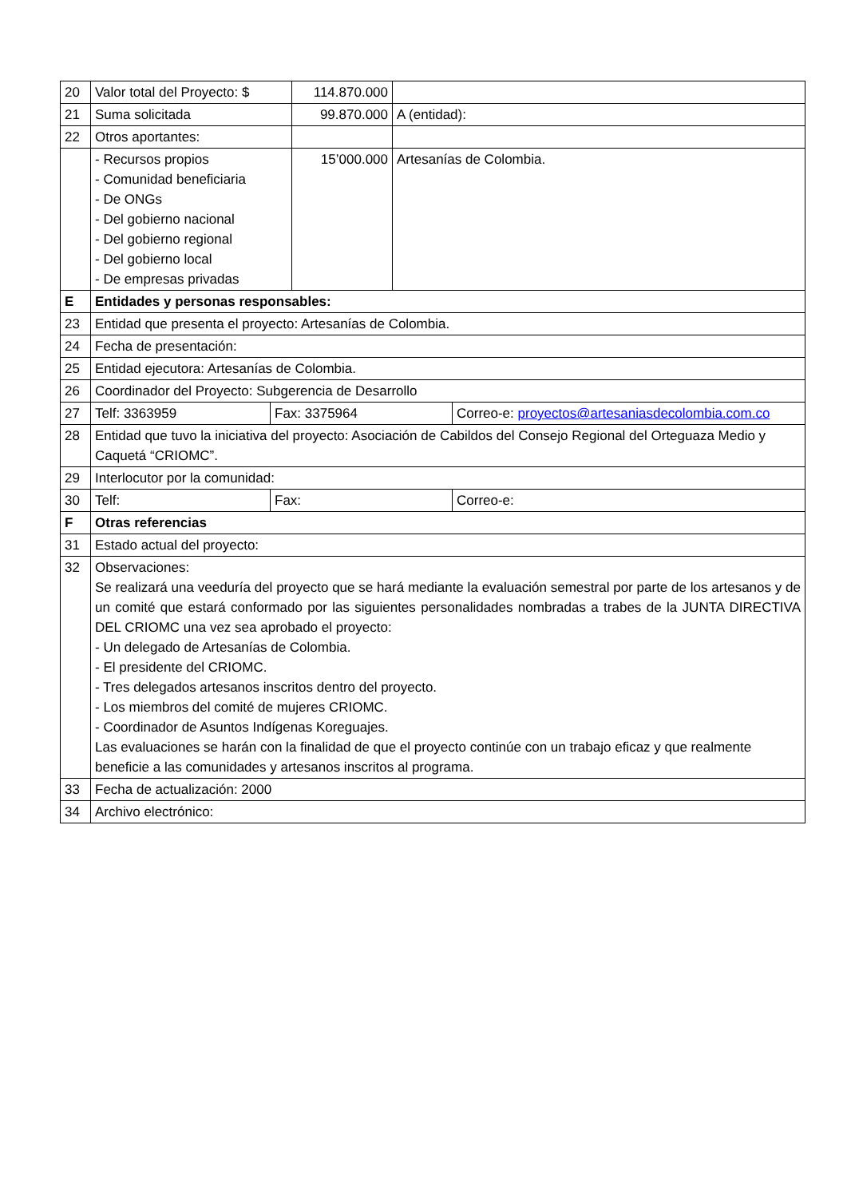| 20 | Valor total del Proyecto: $ | | 114.870.000 | | |
| 21 | Suma solicitada | | 99.870.000 | A (entidad): | |
| 22 | Otros aportantes: | | | | |
| | - Recursos propios - Comunidad beneficiaria - De ONGs - Del gobierno nacional - Del gobierno regional - Del gobierno local - De empresas privadas | | 15’000.000 | Artesanías de Colombia. | |
| E | Entidades y personas responsables: | | | | |
| 23 | Entidad que presenta el proyecto: Artesanías de Colombia. | | | | |
| 24 | Fecha de presentación: | | | | |
| 25 | Entidad ejecutora: Artesanías de Colombia. | | | | |
| 26 | Coordinador del Proyecto: Subgerencia de Desarrollo | | | | |
| 27 | Telf: 3363959 | Fax: 3375964 | | | Correo-e: proyectos@artesaniasdecolombia.com.co |
| 28 | Entidad que tuvo la iniciativa del proyecto: Asociación de Cabildos del Consejo Regional del Orteguaza Medio y Caquetá “CRIOMC”. | | | | |
| 29 | Interlocutor por la comunidad: | | | | |
| 30 | Telf: | Fax: | | | Correo-e: |
| F | Otras referencias | | | | |
| 31 | Estado actual del proyecto: | | | | |
| 32 | Observaciones: Se realizará una veeduría del proyecto que se hará mediante la evaluación semestral por parte de los artesanos y de un comité que estará conformado por las siguientes personalidades nombradas a trabes de la JUNTA DIRECTIVA DEL CRIOMC una vez sea aprobado el proyecto: - Un delegado de Artesanías de Colombia. - El presidente del CRIOMC. - Tres delegados artesanos inscritos dentro del proyecto. - Los miembros del comité de mujeres CRIOMC. - Coordinador de Asuntos Indígenas Koreguajes. Las evaluaciones se harán con la finalidad de que el proyecto continúe con un trabajo eficaz y que realmente beneficie a las comunidades y artesanos inscritos al programa. | | | | |
| 33 | Fecha de actualización: 2000 | | | | |
| 34 | Archivo electrónico: | | | | |